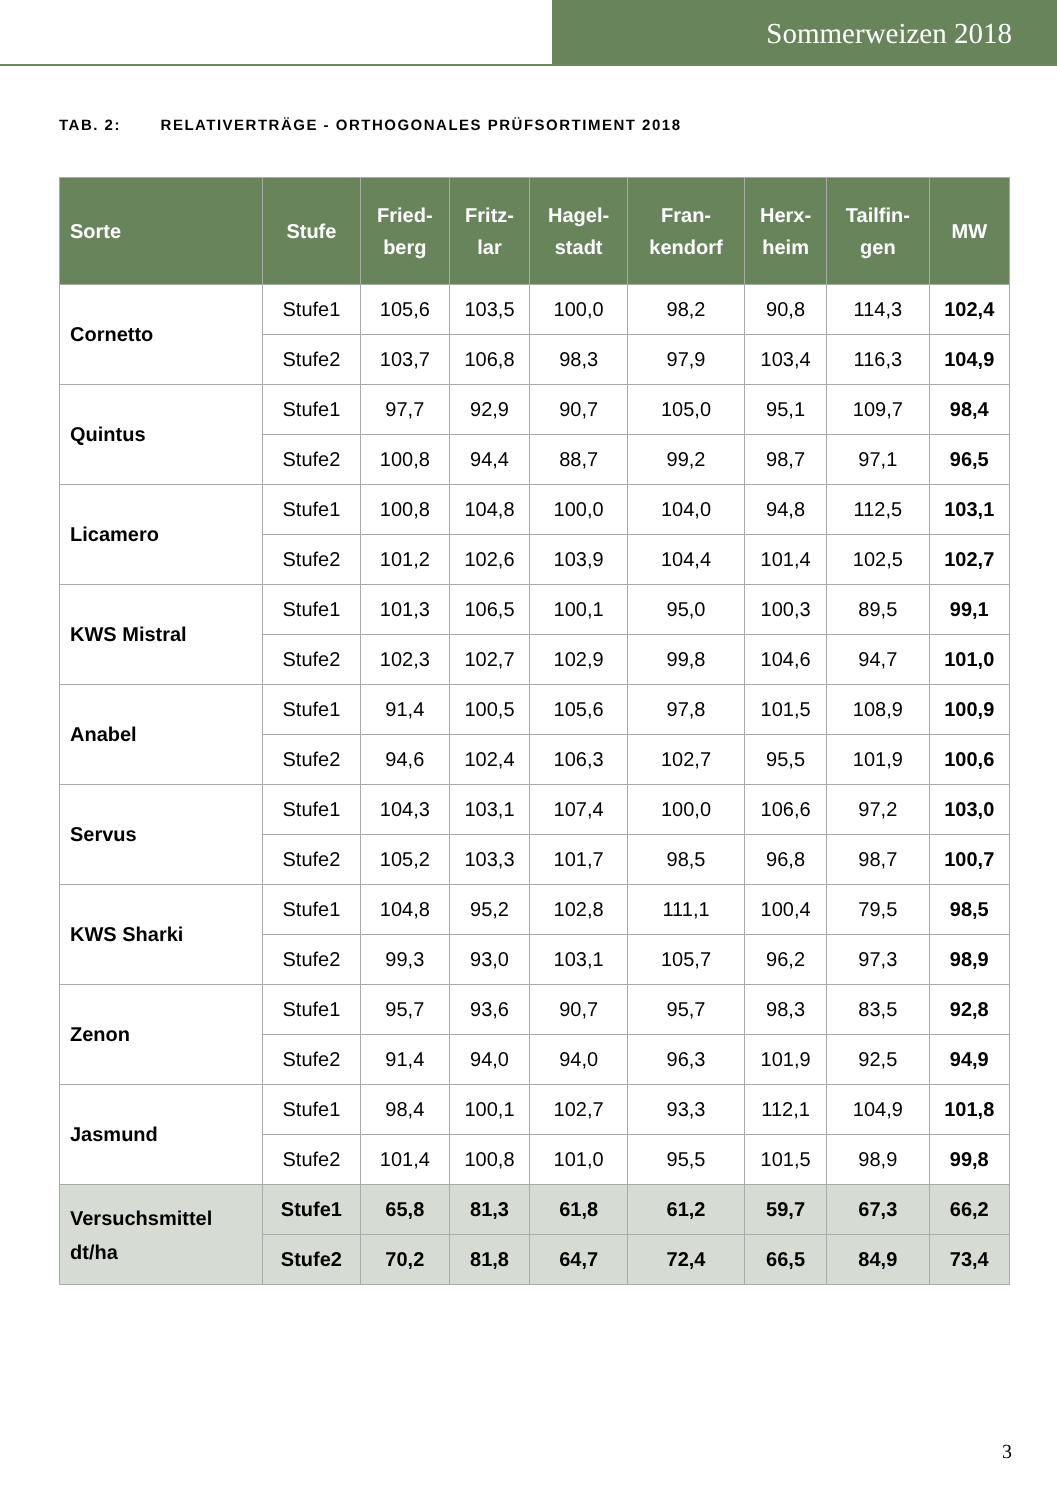Sommerweizen 2018
TAB. 2: RELATIVERTRÄGE - ORTHOGONALES PRÜFSORTIMENT 2018
| Sorte | Stufe | Fried- berg | Fritz- lar | Hagel- stadt | Fran- kendorf | Herx- heim | Tailfin- gen | MW |
| --- | --- | --- | --- | --- | --- | --- | --- | --- |
| Cornetto | Stufe1 | 105,6 | 103,5 | 100,0 | 98,2 | 90,8 | 114,3 | 102,4 |
| | Stufe2 | 103,7 | 106,8 | 98,3 | 97,9 | 103,4 | 116,3 | 104,9 |
| Quintus | Stufe1 | 97,7 | 92,9 | 90,7 | 105,0 | 95,1 | 109,7 | 98,4 |
| | Stufe2 | 100,8 | 94,4 | 88,7 | 99,2 | 98,7 | 97,1 | 96,5 |
| Licamero | Stufe1 | 100,8 | 104,8 | 100,0 | 104,0 | 94,8 | 112,5 | 103,1 |
| | Stufe2 | 101,2 | 102,6 | 103,9 | 104,4 | 101,4 | 102,5 | 102,7 |
| KWS Mistral | Stufe1 | 101,3 | 106,5 | 100,1 | 95,0 | 100,3 | 89,5 | 99,1 |
| | Stufe2 | 102,3 | 102,7 | 102,9 | 99,8 | 104,6 | 94,7 | 101,0 |
| Anabel | Stufe1 | 91,4 | 100,5 | 105,6 | 97,8 | 101,5 | 108,9 | 100,9 |
| | Stufe2 | 94,6 | 102,4 | 106,3 | 102,7 | 95,5 | 101,9 | 100,6 |
| Servus | Stufe1 | 104,3 | 103,1 | 107,4 | 100,0 | 106,6 | 97,2 | 103,0 |
| | Stufe2 | 105,2 | 103,3 | 101,7 | 98,5 | 96,8 | 98,7 | 100,7 |
| KWS Sharki | Stufe1 | 104,8 | 95,2 | 102,8 | 111,1 | 100,4 | 79,5 | 98,5 |
| | Stufe2 | 99,3 | 93,0 | 103,1 | 105,7 | 96,2 | 97,3 | 98,9 |
| Zenon | Stufe1 | 95,7 | 93,6 | 90,7 | 95,7 | 98,3 | 83,5 | 92,8 |
| | Stufe2 | 91,4 | 94,0 | 94,0 | 96,3 | 101,9 | 92,5 | 94,9 |
| Jasmund | Stufe1 | 98,4 | 100,1 | 102,7 | 93,3 | 112,1 | 104,9 | 101,8 |
| | Stufe2 | 101,4 | 100,8 | 101,0 | 95,5 | 101,5 | 98,9 | 99,8 |
| Versuchsmittel dt/ha | Stufe1 | 65,8 | 81,3 | 61,8 | 61,2 | 59,7 | 67,3 | 66,2 |
| | Stufe2 | 70,2 | 81,8 | 64,7 | 72,4 | 66,5 | 84,9 | 73,4 |
3